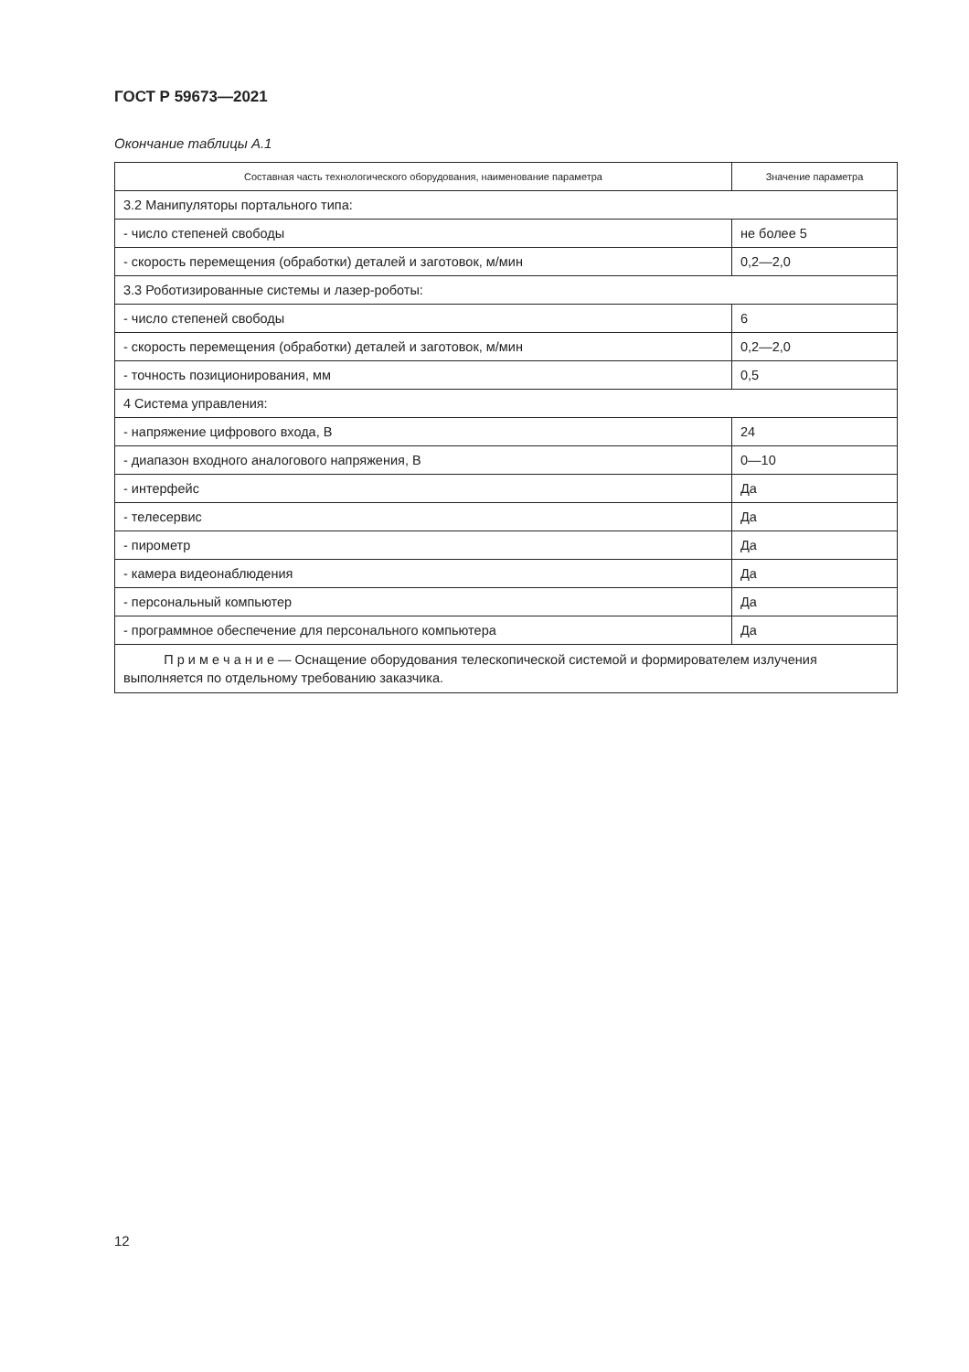ГОСТ Р 59673—2021
Окончание таблицы А.1
| Составная часть технологического оборудования, наименование параметра | Значение параметра |
| --- | --- |
| 3.2 Манипуляторы портального типа: | |
| - число степеней свободы | не более 5 |
| - скорость перемещения (обработки) деталей и заготовок, м/мин | 0,2—2,0 |
| 3.3 Роботизированные системы и лазер-роботы: | |
| - число степеней свободы | 6 |
| - скорость перемещения (обработки) деталей и заготовок, м/мин | 0,2—2,0 |
| - точность позиционирования, мм | 0,5 |
| 4 Система управления: | |
| - напряжение цифрового входа, В | 24 |
| - диапазон входного аналогового напряжения, В | 0—10 |
| - интерфейс | Да |
| - телесервис | Да |
| - пирометр | Да |
| - камера видеонаблюдения | Да |
| - персональный компьютер | Да |
| - программное обеспечение для персонального компьютера | Да |
| П р и м е ч а н и е — Оснащение оборудования телескопической системой и формирователем излучения выполняется по отдельному требованию заказчика. | |
12